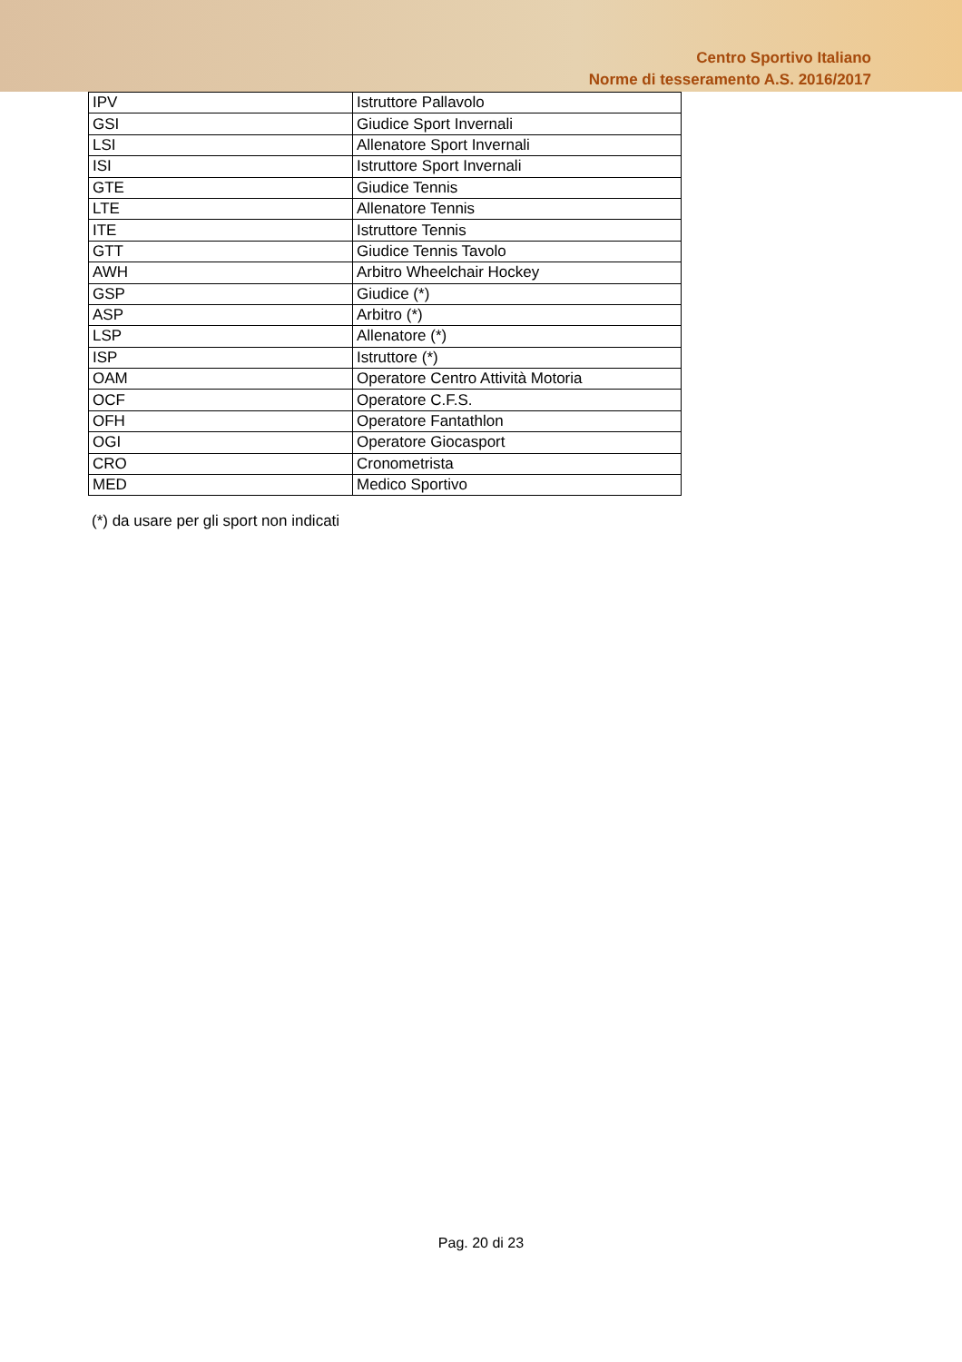Centro Sportivo Italiano
Norme di tesseramento A.S. 2016/2017
| IPV | Istruttore Pallavolo |
| GSI | Giudice Sport Invernali |
| LSI | Allenatore Sport Invernali |
| ISI | Istruttore Sport Invernali |
| GTE | Giudice Tennis |
| LTE | Allenatore Tennis |
| ITE | Istruttore Tennis |
| GTT | Giudice Tennis Tavolo |
| AWH | Arbitro Wheelchair Hockey |
| GSP | Giudice (*) |
| ASP | Arbitro (*) |
| LSP | Allenatore (*) |
| ISP | Istruttore (*) |
| OAM | Operatore Centro Attività Motoria |
| OCF | Operatore C.F.S. |
| OFH | Operatore Fantathlon |
| OGI | Operatore Giocasport |
| CRO | Cronometrista |
| MED | Medico Sportivo |
(*) da usare per gli sport non indicati
Pag. 20 di 23